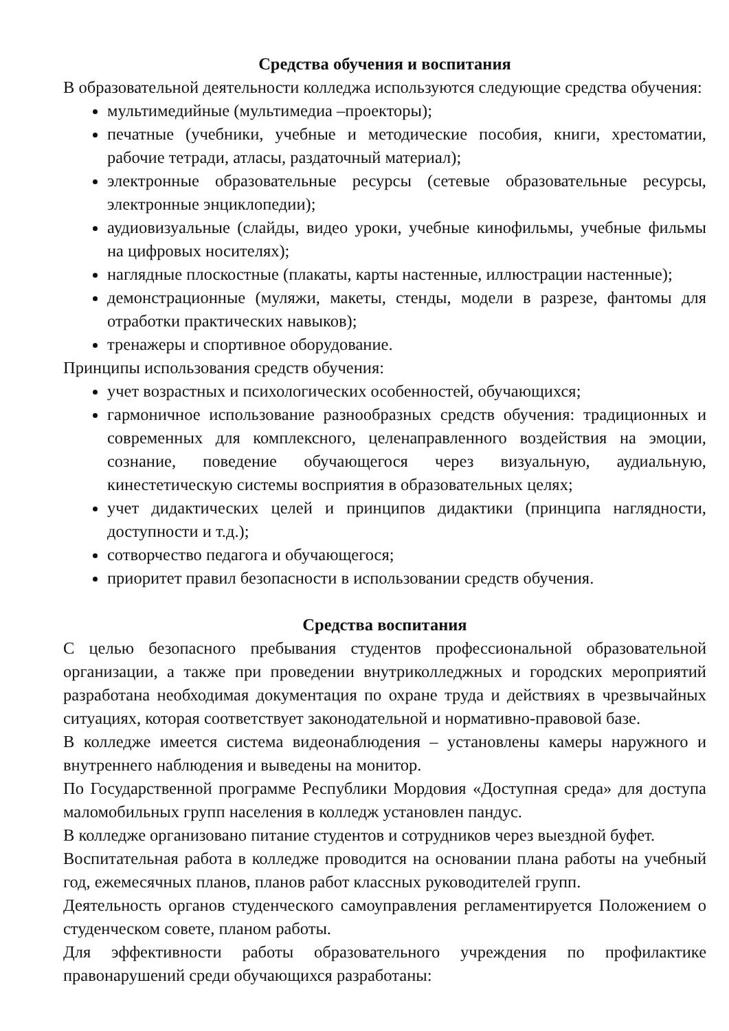Средства обучения и воспитания
В образовательной деятельности колледжа используются следующие средства обучения:
мультимедийные (мультимедиа –проекторы);
печатные (учебники, учебные и методические пособия, книги, хрестоматии, рабочие тетради, атласы, раздаточный материал);
электронные образовательные ресурсы (сетевые образовательные ресурсы, электронные энциклопедии);
аудиовизуальные (слайды, видео уроки, учебные кинофильмы, учебные фильмы на цифровых носителях);
наглядные плоскостные (плакаты, карты настенные, иллюстрации настенные);
демонстрационные (муляжи, макеты, стенды, модели в разрезе, фантомы для отработки практических навыков);
тренажеры и спортивное оборудование.
Принципы использования средств обучения:
учет возрастных и психологических особенностей, обучающихся;
гармоничное использование разнообразных средств обучения: традиционных и современных для комплексного, целенаправленного воздействия на эмоции, сознание, поведение обучающегося через визуальную, аудиальную, кинестетическую системы восприятия в образовательных целях;
учет дидактических целей и принципов дидактики (принципа наглядности, доступности и т.д.);
сотворчество педагога и обучающегося;
приоритет правил безопасности в использовании средств обучения.
Средства воспитания
С целью безопасного пребывания студентов профессиональной образовательной организации, а также при проведении внутриколледжных и городских мероприятий разработана необходимая документация по охране труда и действиях в чрезвычайных ситуациях, которая соответствует законодательной и нормативно-правовой базе.
В колледже имеется система видеонаблюдения – установлены камеры наружного и внутреннего наблюдения и выведены на монитор.
По Государственной программе Республики Мордовия «Доступная среда» для доступа маломобильных групп населения в колледж установлен пандус.
В колледже организовано питание студентов и сотрудников через выездной буфет.
Воспитательная работа в колледже проводится на основании плана работы на учебный год, ежемесячных планов, планов работ классных руководителей групп.
Деятельность органов студенческого самоуправления регламентируется Положением о студенческом совете, планом работы.
Для эффективности работы образовательного учреждения по профилактике правонарушений среди обучающихся разработаны: